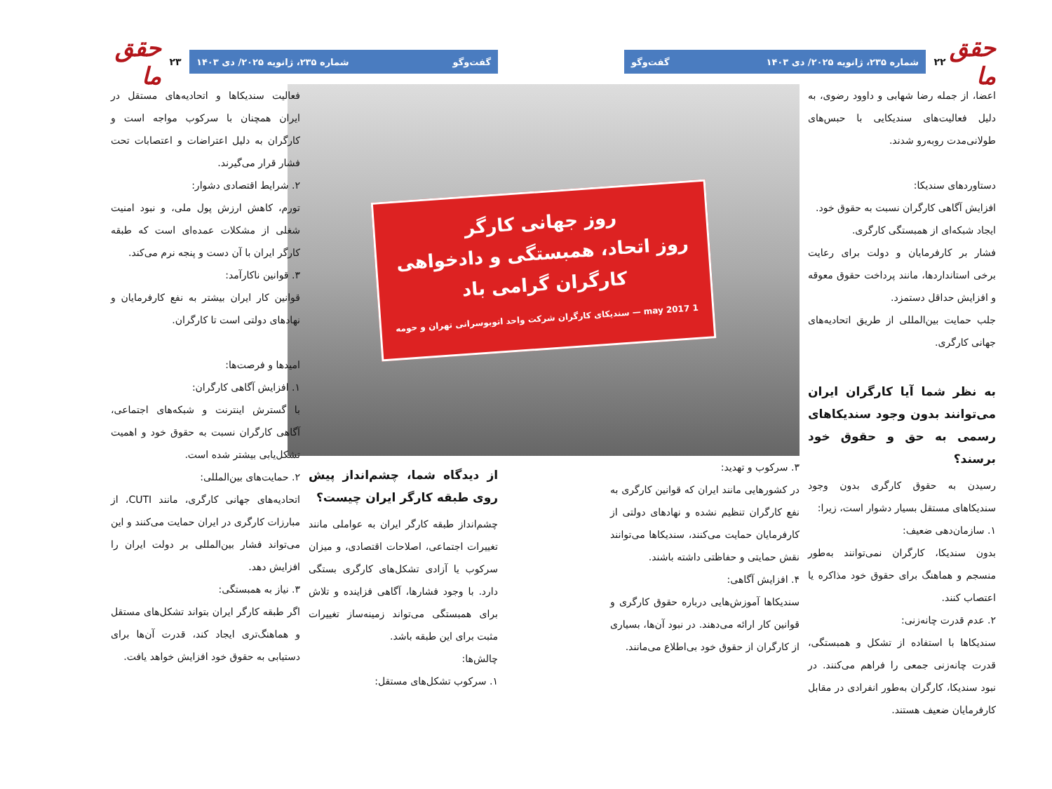حقق ما
۲۲
شماره ۲۳۵، ژانویه ۲۰۲۵/ دی ۱۴۰۳ گفت‌وگو
اعضا، از جمله رضا شهابی و داوود رضوی، به دلیل فعالیت‌های سندیکایی با حبس‌های طولانی‌مدت روبه‌رو شدند.
دستاوردهای سندیکا:
افزایش آگاهی کارگران نسبت به حقوق خود.
ایجاد شبکه‌ای از همبستگی کارگری.
فشار بر کارفرمایان و دولت برای رعایت برخی استانداردها، مانند پرداخت حقوق معوقه و افزایش حداقل دستمزد.
جلب حمایت بین‌المللی از طریق اتحادیه‌های جهانی کارگری.
به نظر شما آیا کارگران ایران می‌توانند بدون وجود سندیکاهای رسمی به حق و حقوق خود برسند؟
رسیدن به حقوق کارگری بدون وجود سندیکاهای مستقل بسیار دشوار است، زیرا:
۱. سازمان‌دهی ضعیف:
بدون سندیکا، کارگران نمی‌توانند به‌طور منسجم و هماهنگ برای حقوق خود مذاکره یا اعتصاب کنند.
۲. عدم قدرت چانه‌زنی:
سندیکاها با استفاده از تشکل و همبستگی، قدرت چانه‌زنی جمعی را فراهم می‌کنند. در نبود سندیکا، کارگران به‌طور انفرادی در مقابل کارفرمایان ضعیف هستند.
روز جهانی کارگر
روز اتحاد، همبستگی و دادخواهی
کارگران گرامی باد
1 may 2017 — سندیکای کارگران شرکت واحد اتوبوسرانی تهران و حومه
۳. سرکوب و تهدید:
در کشورهایی مانند ایران که قوانین کارگری به نفع کارگران تنظیم نشده و نهادهای دولتی از کارفرمایان حمایت می‌کنند، سندیکاها می‌توانند نقش حمایتی و حفاظتی داشته باشند.
۴. افزایش آگاهی:
سندیکاها آموزش‌هایی درباره حقوق کارگری و قوانین کار ارائه می‌دهند. در نبود آن‌ها، بسیاری از کارگران از حقوق خود بی‌اطلاع می‌مانند.
گفت‌وگو شماره ۲۳۵، ژانویه ۲۰۲۵/ دی ۱۴۰۳
۲۳
حقق ما
از دیدگاه شما، چشم‌انداز پیش روی طبقه کارگر ایران چیست؟
چشم‌انداز طبقه کارگر ایران به عواملی مانند تغییرات اجتماعی، اصلاحات اقتصادی، و میزان سرکوب یا آزادی تشکل‌های کارگری بستگی دارد. با وجود فشارها، آگاهی فزاینده و تلاش برای همبستگی می‌تواند زمینه‌ساز تغییرات مثبت برای این طبقه باشد.
چالش‌ها:
۱. سرکوب تشکل‌های مستقل:
فعالیت سندیکاها و اتحادیه‌های مستقل در ایران همچنان با سرکوب مواجه است و کارگران به دلیل اعتراضات و اعتصابات تحت فشار قرار می‌گیرند.
۲. شرایط اقتصادی دشوار:
تورم، کاهش ارزش پول ملی، و نبود امنیت شغلی از مشکلات عمده‌ای است که طبقه کارگر ایران با آن دست و پنجه نرم می‌کند.
۳. قوانین ناکارآمد:
قوانین کار ایران بیشتر به نفع کارفرمایان و نهادهای دولتی است تا کارگران.
امیدها و فرصت‌ها:
۱. افزایش آگاهی کارگران:
با گسترش اینترنت و شبکه‌های اجتماعی، آگاهی کارگران نسبت به حقوق خود و اهمیت تشکل‌یابی بیشتر شده است.
۲. حمایت‌های بین‌المللی:
اتحادیه‌های جهانی کارگری، مانند CUTI، از مبارزات کارگری در ایران حمایت می‌کنند و این می‌تواند فشار بین‌المللی بر دولت ایران را افزایش دهد.
۳. نیاز به همبستگی:
اگر طبقه کارگر ایران بتواند تشکل‌های مستقل و هماهنگ‌تری ایجاد کند، قدرت آن‌ها برای دستیابی به حقوق خود افزایش خواهد یافت.